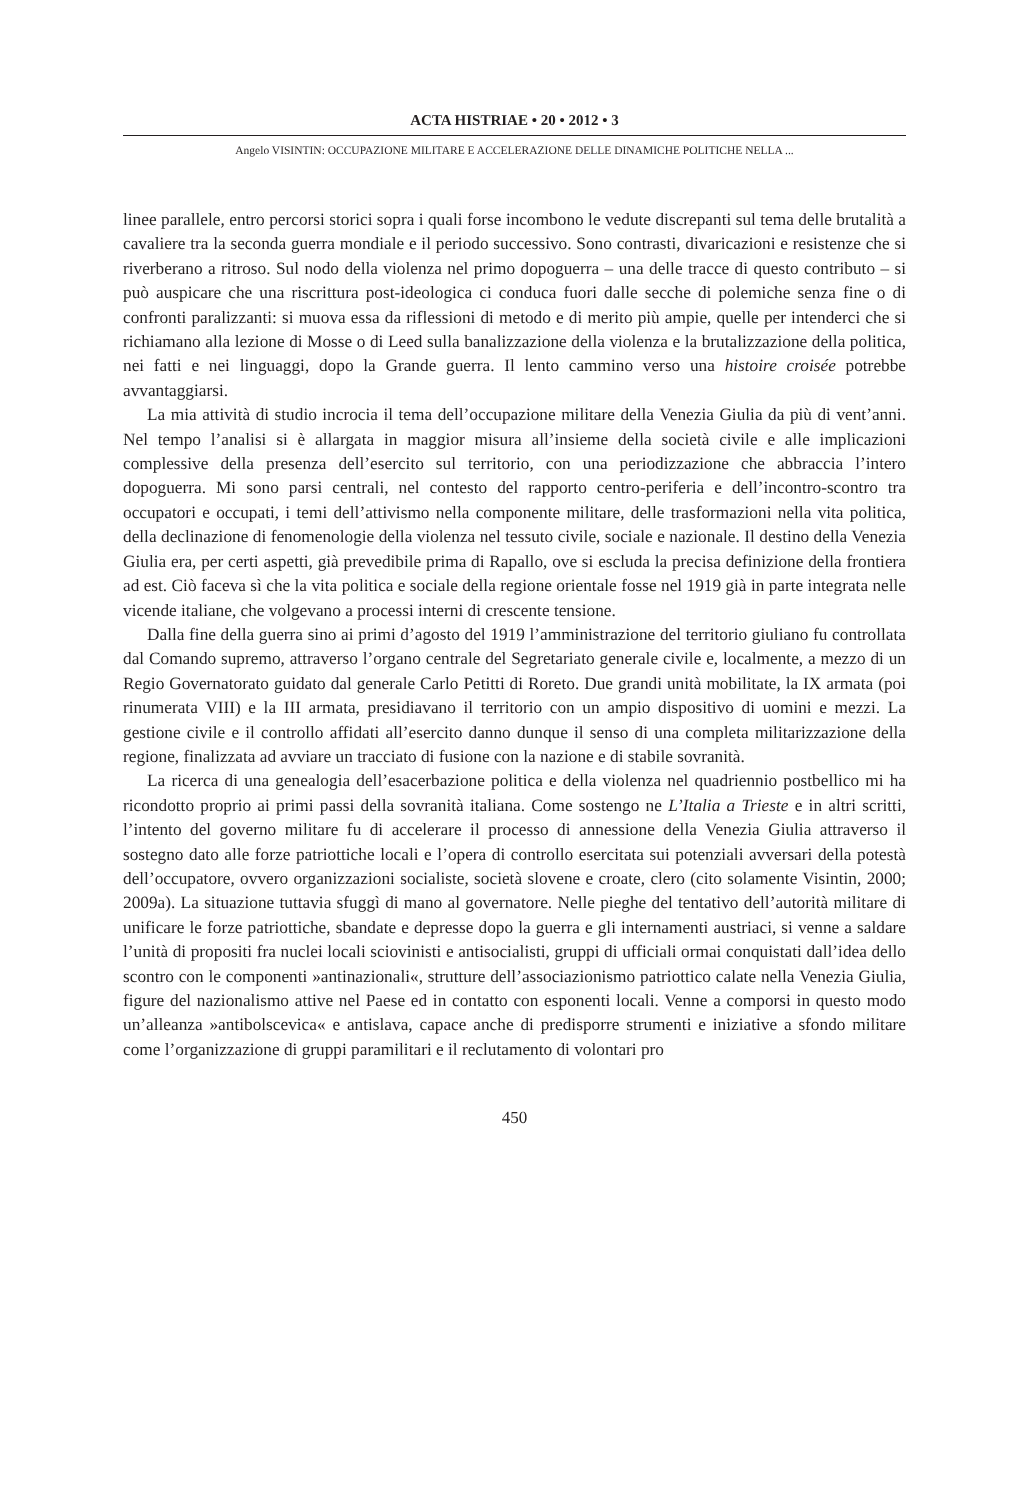ACTA HISTRIAE • 20 • 2012 • 3
Angelo VISINTIN: OCCUPAZIONE MILITARE E ACCELERAZIONE DELLE DINAMICHE POLITICHE NELLA ...
linee parallele, entro percorsi storici sopra i quali forse incombono le vedute discrepanti sul tema delle brutalità a cavaliere tra la seconda guerra mondiale e il periodo successivo. Sono contrasti, divaricazioni e resistenze che si riverberano a ritroso. Sul nodo della violenza nel primo dopoguerra – una delle tracce di questo contributo – si può auspicare che una riscrittura post-ideologica ci conduca fuori dalle secche di polemiche senza fine o di confronti paralizzanti: si muova essa da riflessioni di metodo e di merito più ampie, quelle per intenderci che si richiamano alla lezione di Mosse o di Leed sulla banalizzazione della violenza e la brutalizzazione della politica, nei fatti e nei linguaggi, dopo la Grande guerra. Il lento cammino verso una histoire croisée potrebbe avvantaggiarsi.
La mia attività di studio incrocia il tema dell’occupazione militare della Venezia Giulia da più di vent’anni. Nel tempo l’analisi si è allargata in maggior misura all’insieme della società civile e alle implicazioni complessive della presenza dell’esercito sul territorio, con una periodizzazione che abbraccia l’intero dopoguerra. Mi sono parsi centrali, nel contesto del rapporto centro-periferia e dell’incontro-scontro tra occupatori e occupati, i temi dell’attivismo nella componente militare, delle trasformazioni nella vita politica, della declinazione di fenomenologie della violenza nel tessuto civile, sociale e nazionale. Il destino della Venezia Giulia era, per certi aspetti, già prevedibile prima di Rapallo, ove si escluda la precisa definizione della frontiera ad est. Ciò faceva sì che la vita politica e sociale della regione orientale fosse nel 1919 già in parte integrata nelle vicende italiane, che volgevano a processi interni di crescente tensione.
Dalla fine della guerra sino ai primi d’agosto del 1919 l’amministrazione del territorio giuliano fu controllata dal Comando supremo, attraverso l’organo centrale del Segretariato generale civile e, localmente, a mezzo di un Regio Governatorato guidato dal generale Carlo Petitti di Roreto. Due grandi unità mobilitate, la IX armata (poi rinumerata VIII) e la III armata, presidiavano il territorio con un ampio dispositivo di uomini e mezzi. La gestione civile e il controllo affidati all’esercito danno dunque il senso di una completa militarizzazione della regione, finalizzata ad avviare un tracciato di fusione con la nazione e di stabile sovranità.
La ricerca di una genealogia dell’esacerbazione politica e della violenza nel quadriennio postbellico mi ha ricondotto proprio ai primi passi della sovranità italiana. Come sostengo ne L’Italia a Trieste e in altri scritti, l’intento del governo militare fu di accelerare il processo di annessione della Venezia Giulia attraverso il sostegno dato alle forze patriottiche locali e l’opera di controllo esercitata sui potenziali avversari della potestà dell’occupatore, ovvero organizzazioni socialiste, società slovene e croate, clero (cito solamente Visintin, 2000; 2009a). La situazione tuttavia sfuggì di mano al governatore. Nelle pieghe del tentativo dell’autorità militare di unificare le forze patriottiche, sbandate e depresse dopo la guerra e gli internamenti austriaci, si venne a saldare l’unità di propositi fra nuclei locali sciovinisti e antisocialisti, gruppi di ufficiali ormai conquistati dall’idea dello scontro con le componenti »antinazionali«, strutture dell’associazionismo patriottico calate nella Venezia Giulia, figure del nazionalismo attive nel Paese ed in contatto con esponenti locali. Venne a comporsi in questo modo un’alleanza »antibolscevica« e antislava, capace anche di predisporre strumenti e iniziative a sfondo militare come l’organizzazione di gruppi paramilitari e il reclutamento di volontari pro
450